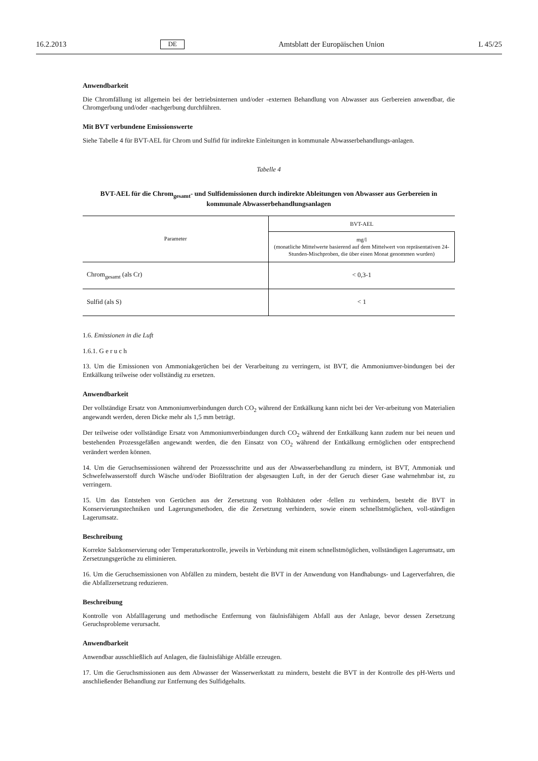16.2.2013 DE Amtsblatt der Europäischen Union L 45/25
Anwendbarkeit
Die Chromfällung ist allgemein bei der betriebsinternen und/oder -externen Behandlung von Abwasser aus Gerbereien anwendbar, die Chromgerbung und/oder -nachgerbung durchführen.
Mit BVT verbundene Emissionswerte
Siehe Tabelle 4 für BVT-AEL für Chrom und Sulfid für indirekte Einleitungen in kommunale Abwasserbehandlungs-anlagen.
Tabelle 4
BVT-AEL für die Chrom<sub>gesamt</sub>- und Sulfidemissionen durch indirekte Ableitungen von Abwasser aus Gerbereien in kommunale Abwasserbehandlungsanlagen
| Parameter | BVT-AEL |
| --- | --- |
| | mg/l (monatliche Mittelwerte basierend auf dem Mittelwert von repräsentativen 24-Stunden-Mischproben, die über einen Monat genommen wurden) |
| Chrom<sub>gesamt</sub> (als Cr) | < 0,3-1 |
| Sulfid (als S) | < 1 |
1.6. Emissionen in die Luft
1.6.1. G e r u c h
13. Um die Emissionen von Ammoniakgerüchen bei der Verarbeitung zu verringern, ist BVT, die Ammoniumver-bindungen bei der Entkälkung teilweise oder vollständig zu ersetzen.
Anwendbarkeit
Der vollständige Ersatz von Ammoniumverbindungen durch CO<sub>2</sub> während der Entkälkung kann nicht bei der Ver-arbeitung von Materialien angewandt werden, deren Dicke mehr als 1,5 mm beträgt.
Der teilweise oder vollständige Ersatz von Ammoniumverbindungen durch CO<sub>2</sub> während der Entkälkung kann zudem nur bei neuen und bestehenden Prozessgefäßen angewandt werden, die den Einsatz von CO<sub>2</sub> während der Entkälkung ermöglichen oder entsprechend verändert werden können.
14. Um die Geruchsemissionen während der Prozessschritte und aus der Abwasserbehandlung zu mindern, ist BVT, Ammoniak und Schwefelwasserstoff durch Wäsche und/oder Biofiltration der abgesaugten Luft, in der der Geruch dieser Gase wahrnehmbar ist, zu verringern.
15. Um das Entstehen von Gerüchen aus der Zersetzung von Rohhäuten oder -fellen zu verhindern, besteht die BVT in Konservierungstechniken und Lagerungsmethoden, die die Zersetzung verhindern, sowie einem schnellstmöglichen, voll-ständigen Lagerumsatz.
Beschreibung
Korrekte Salzkonservierung oder Temperaturkontrolle, jeweils in Verbindung mit einem schnellstmöglichen, vollständigen Lagerumsatz, um Zersetzungsgerüche zu eliminieren.
16. Um die Geruchsemissionen von Abfällen zu mindern, besteht die BVT in der Anwendung von Handhabungs- und Lagerverfahren, die die Abfallzersetzung reduzieren.
Beschreibung
Kontrolle von Abfalllagerung und methodische Entfernung von fäulnisfähigem Abfall aus der Anlage, bevor dessen Zersetzung Geruchsprobleme verursacht.
Anwendbarkeit
Anwendbar ausschließlich auf Anlagen, die fäulnisfähige Abfälle erzeugen.
17. Um die Geruchsmissionen aus dem Abwasser der Wasserwerkstatt zu mindern, besteht die BVT in der Kontrolle des pH-Werts und anschließender Behandlung zur Entfernung des Sulfidgehalts.